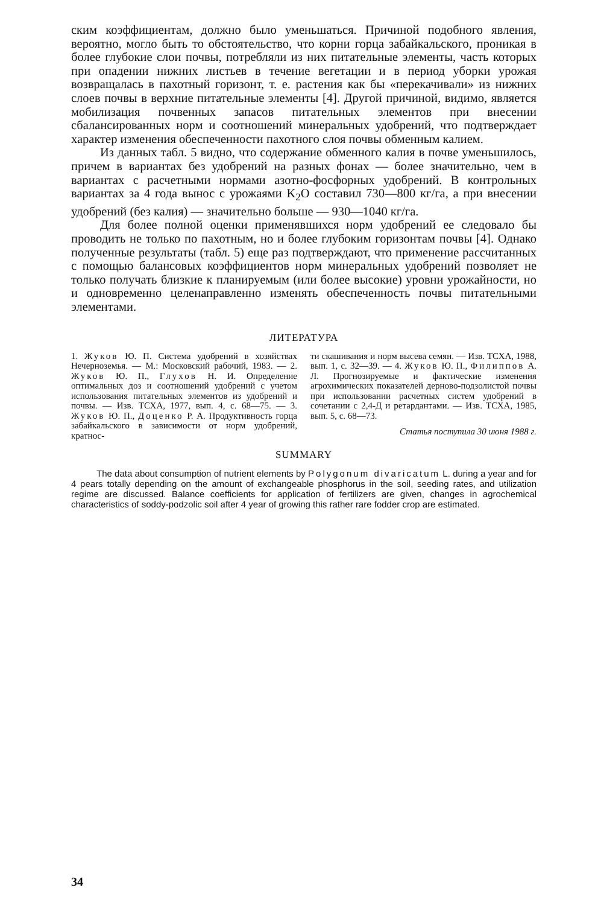ским коэффициентам, должно было уменьшаться. Причиной подобного явления, вероятно, могло быть то обстоятельство, что корни горца забайкальского, проникая в более глубокие слои почвы, потребляли из них питательные элементы, часть которых при опадении нижних листьев в течение вегетации и в период уборки урожая возвращалась в пахотный горизонт, т. е. растения как бы «перекачивали» из нижних слоев почвы в верхние питательные элементы [4]. Другой причиной, видимо, является мобилизация почвенных запасов питательных элементов при внесении сбалансированных норм и соотношений минеральных удобрений, что подтверждает характер изменения обеспеченности пахотного слоя почвы обменным калием.
Из данных табл. 5 видно, что содержание обменного калия в почве уменьшилось, причем в вариантах без удобрений на разных фонах — более значительно, чем в вариантах с расчетными нормами азотно-фосфорных удобрений. В контрольных вариантах за 4 года вынос с урожаями K<sub>2</sub>O составил 730—800 кг/га, а при внесении удобрений (без калия) — значительно больше — 930—1040 кг/га.
Для более полной оценки применявшихся норм удобрений ее следовало бы проводить не только по пахотным, но и более глубоким горизонтам почвы [4]. Однако полученные результаты (табл. 5) еще раз подтверждают, что применение рассчитанных с помощью балансовых коэффициентов норм минеральных удобрений позволяет не только получать близкие к планируемым (или более высокие) уровни урожайности, но и одновременно целенаправленно изменять обеспеченность почвы питательными элементами.
ЛИТЕРАТУРА
1. Жуков Ю. П. Система удобрений в хозяйствах Нечерноземья. — М.: Московский рабочий, 1983. — 2. Жуков Ю. П., Глухов Н. И. Определение оптимальных доз и соотношений удобрений с учетом использования питательных элементов из удобрений и почвы. — Изв. ТСХА, 1977, вып. 4, с. 68—75. — 3. Жуков Ю. П., Доценко Р. А. Продуктивность горца забайкальского в зависимости от норм удобрений, кратнос-
ти скашивания и норм высева семян. — Изв. ТСХА, 1988, вып. 1, с. 32—39. — 4. Жуков Ю. П., Филиппов А. Л. Прогнозируемые и фактические изменения агрохимических показателей дерново-подзолистой почвы при использовании расчетных систем удобрений в сочетании с 2,4-Д и ретардантами. — Изв. ТСХА, 1985, вып. 5, с. 68—73.
Статья поступила 30 июня 1988 г.
SUMMARY
The data about consumption of nutrient elements by Polygonum divaricatum L. during a year and for 4 pears totally depending on the amount of exchangeable phosphorus in the soil, seeding rates, and utilization regime are discussed. Balance coefficients for application of fertilizers are given, changes in agrochemical characteristics of soddy-podzolic soil after 4 year of growing this rather rare fodder crop are estimated.
34